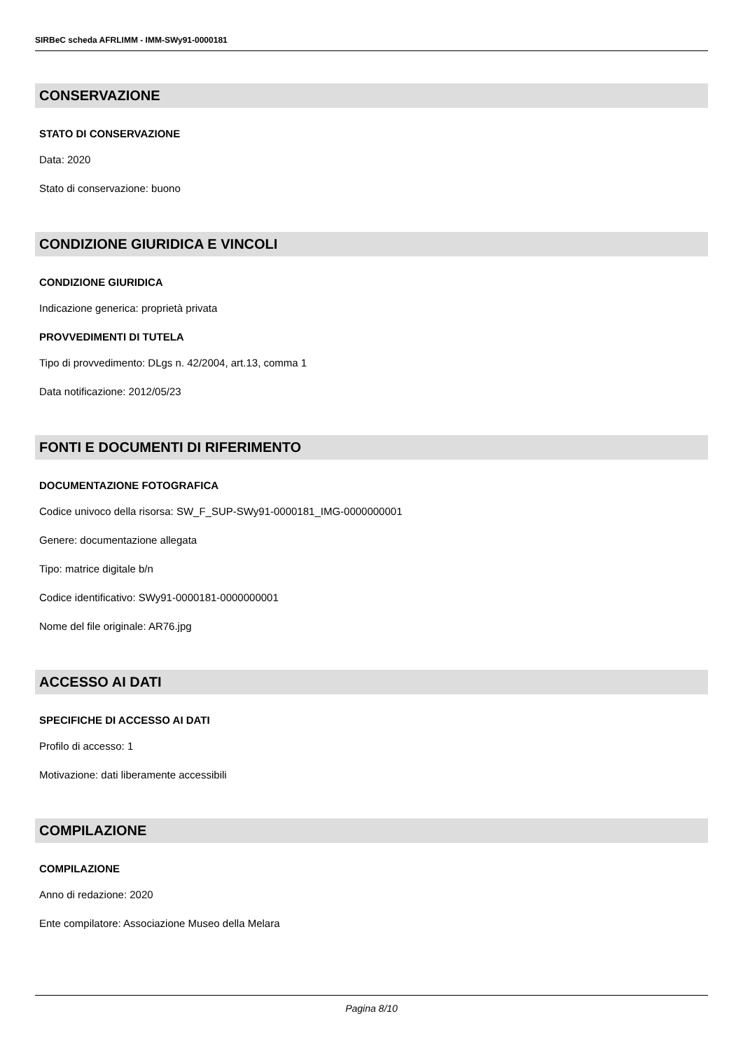SIRBeC scheda AFRLIMM - IMM-SWy91-0000181
CONSERVAZIONE
STATO DI CONSERVAZIONE
Data: 2020
Stato di conservazione: buono
CONDIZIONE GIURIDICA E VINCOLI
CONDIZIONE GIURIDICA
Indicazione generica: proprietà privata
PROVVEDIMENTI DI TUTELA
Tipo di provvedimento: DLgs n. 42/2004, art.13, comma 1
Data notificazione: 2012/05/23
FONTI E DOCUMENTI DI RIFERIMENTO
DOCUMENTAZIONE FOTOGRAFICA
Codice univoco della risorsa: SW_F_SUP-SWy91-0000181_IMG-0000000001
Genere: documentazione allegata
Tipo: matrice digitale b/n
Codice identificativo: SWy91-0000181-0000000001
Nome del file originale: AR76.jpg
ACCESSO AI DATI
SPECIFICHE DI ACCESSO AI DATI
Profilo di accesso: 1
Motivazione: dati liberamente accessibili
COMPILAZIONE
COMPILAZIONE
Anno di redazione: 2020
Ente compilatore: Associazione Museo della Melara
Pagina 8/10